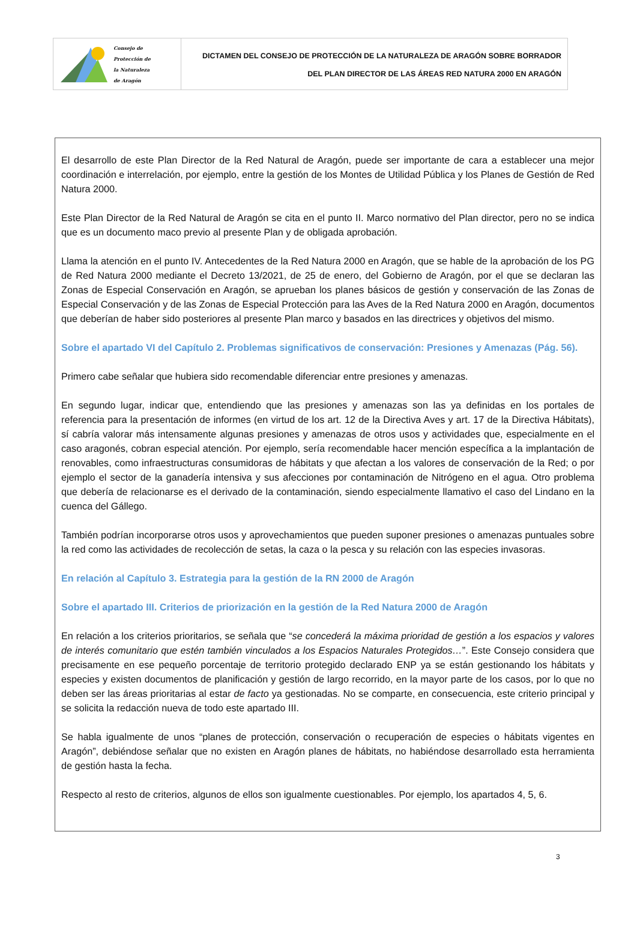Consejo de
Protección de
la Naturaleza
de Aragón
DICTAMEN DEL CONSEJO DE PROTECCIÓN DE LA NATURALEZA DE ARAGÓN SOBRE BORRADOR
DEL PLAN DIRECTOR DE LAS ÁREAS RED NATURA 2000 EN ARAGÓN
El desarrollo de este Plan Director de la Red Natural de Aragón, puede ser importante de cara a establecer una mejor coordinación e interrelación, por ejemplo, entre la gestión de los Montes de Utilidad Pública y los Planes de Gestión de Red Natura 2000.
Este Plan Director de la Red Natural de Aragón se cita en el punto II. Marco normativo del Plan director, pero no se indica que es un documento maco previo al presente Plan y de obligada aprobación.
Llama la atención en el punto IV. Antecedentes de la Red Natura 2000 en Aragón, que se hable de la aprobación de los PG de Red Natura 2000 mediante el Decreto 13/2021, de 25 de enero, del Gobierno de Aragón, por el que se declaran las Zonas de Especial Conservación en Aragón, se aprueban los planes básicos de gestión y conservación de las Zonas de Especial Conservación y de las Zonas de Especial Protección para las Aves de la Red Natura 2000 en Aragón, documentos que deberían de haber sido posteriores al presente Plan marco y basados en las directrices y objetivos del mismo.
Sobre el apartado VI del Capítulo 2. Problemas significativos de conservación: Presiones y Amenazas (Pág. 56).
Primero cabe señalar que hubiera sido recomendable diferenciar entre presiones y amenazas.
En segundo lugar, indicar que, entendiendo que las presiones y amenazas son las ya definidas en los portales de referencia para la presentación de informes (en virtud de los art. 12 de la Directiva Aves y art. 17 de la Directiva Hábitats), sí cabría valorar más intensamente algunas presiones y amenazas de otros usos y actividades que, especialmente en el caso aragonés, cobran especial atención. Por ejemplo, sería recomendable hacer mención específica a la implantación de renovables, como infraestructuras consumidoras de hábitats y que afectan a los valores de conservación de la Red; o por ejemplo el sector de la ganadería intensiva y sus afecciones por contaminación de Nitrógeno en el agua. Otro problema que debería de relacionarse es el derivado de la contaminación, siendo especialmente llamativo el caso del Lindano en la cuenca del Gállego.
También podrían incorporarse otros usos y aprovechamientos que pueden suponer presiones o amenazas puntuales sobre la red como las actividades de recolección de setas, la caza o la pesca y su relación con las especies invasoras.
En relación al Capítulo 3. Estrategia para la gestión de la RN 2000 de Aragón
Sobre el apartado III. Criterios de priorización en la gestión de la Red Natura 2000 de Aragón
En relación a los criterios prioritarios, se señala que “se concederá la máxima prioridad de gestión a los espacios y valores de interés comunitario que estén también vinculados a los Espacios Naturales Protegidos…”. Este Consejo considera que precisamente en ese pequeño porcentaje de territorio protegido declarado ENP ya se están gestionando los hábitats y especies y existen documentos de planificación y gestión de largo recorrido, en la mayor parte de los casos, por lo que no deben ser las áreas prioritarias al estar de facto ya gestionadas. No se comparte, en consecuencia, este criterio principal y se solicita la redacción nueva de todo este apartado III.
Se habla igualmente de unos “planes de protección, conservación o recuperación de especies o hábitats vigentes en Aragón”, debiéndose señalar que no existen en Aragón planes de hábitats, no habiéndose desarrollado esta herramienta de gestión hasta la fecha.
Respecto al resto de criterios, algunos de ellos son igualmente cuestionables. Por ejemplo, los apartados 4, 5, 6.
3